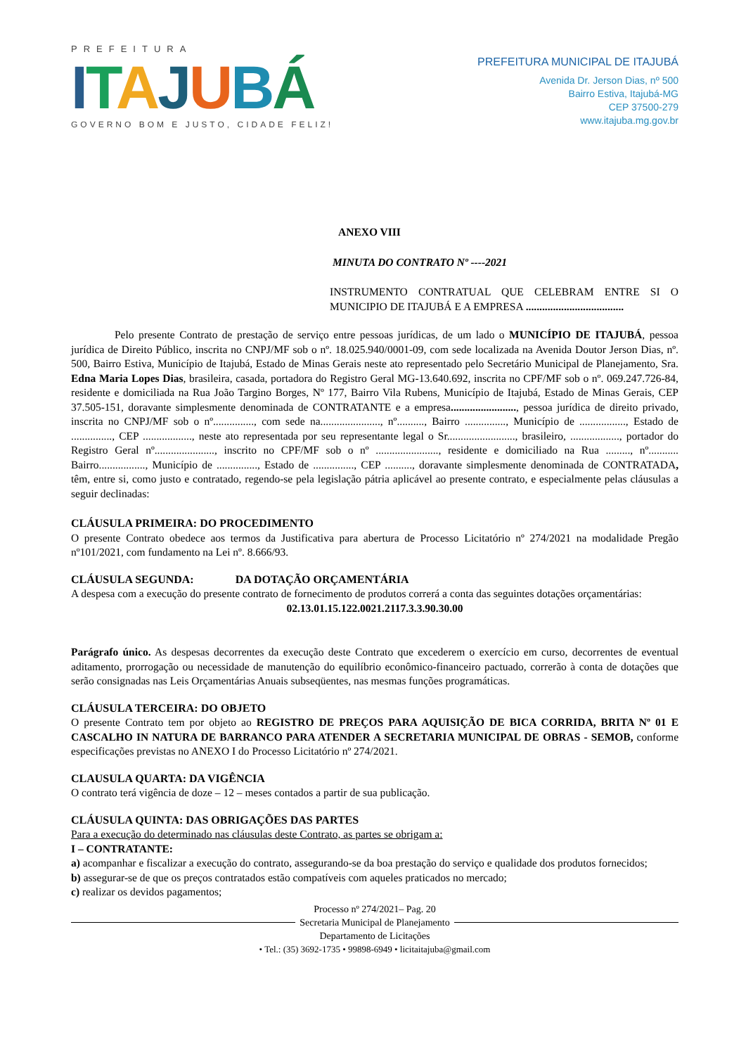PREFEITURA
ITAJUBÁ
GOVERNO BOM E JUSTO, CIDADE FELIZ!
PREFEITURA MUNICIPAL DE ITAJUBÁ
Avenida Dr. Jerson Dias, nº 500
Bairro Estiva, Itajubá-MG
CEP 37500-279
www.itajuba.mg.gov.br
ANEXO VIII
MINUTA DO CONTRATO Nº ----2021
INSTRUMENTO CONTRATUAL QUE CELEBRAM ENTRE SI O MUNICIPIO DE ITAJUBÁ E A EMPRESA ....................................
Pelo presente Contrato de prestação de serviço entre pessoas jurídicas, de um lado o MUNICÍPIO DE ITAJUBÁ, pessoa jurídica de Direito Público, inscrita no CNPJ/MF sob o nº. 18.025.940/0001-09, com sede localizada na Avenida Doutor Jerson Dias, nº. 500, Bairro Estiva, Município de Itajubá, Estado de Minas Gerais neste ato representado pelo Secretário Municipal de Planejamento, Sra. Edna Maria Lopes Dias, brasileira, casada, portadora do Registro Geral MG-13.640.692, inscrita no CPF/MF sob o nº. 069.247.726-84, residente e domiciliada na Rua João Targino Borges, Nº 177, Bairro Vila Rubens, Município de Itajubá, Estado de Minas Gerais, CEP 37.505-151, doravante simplesmente denominada de CONTRATANTE e a empresa........................, pessoa jurídica de direito privado, inscrita no CNPJ/MF sob o nº..............., com sede na......................, nº.........., Bairro ..............., Município de ................., Estado de ..............., CEP .................., neste ato representada por seu representante legal o Sr........................., brasileiro, .................., portador do Registro Geral nº......................, inscrito no CPF/MF sob o nº ......................., residente e domiciliado na Rua ........., nº........... Bairro................., Município de ..............., Estado de ..............., CEP .........., doravante simplesmente denominada de CONTRATADA, têm, entre si, como justo e contratado, regendo-se pela legislação pátria aplicável ao presente contrato, e especialmente pelas cláusulas a seguir declinadas:
CLÁUSULA PRIMEIRA: DO PROCEDIMENTO
O presente Contrato obedece aos termos da Justificativa para abertura de Processo Licitatório nº 274/2021 na modalidade Pregão nº101/2021, com fundamento na Lei nº. 8.666/93.
CLÁUSULA SEGUNDA: DA DOTAÇÃO ORÇAMENTÁRIA
A despesa com a execução do presente contrato de fornecimento de produtos correrá a conta das seguintes dotações orçamentárias:
02.13.01.15.122.0021.2117.3.3.90.30.00
Parágrafo único. As despesas decorrentes da execução deste Contrato que excederem o exercício em curso, decorrentes de eventual aditamento, prorrogação ou necessidade de manutenção do equilíbrio econômico-financeiro pactuado, correrão à conta de dotações que serão consignadas nas Leis Orçamentárias Anuais subseqüentes, nas mesmas funções programáticas.
CLÁUSULA TERCEIRA: DO OBJETO
O presente Contrato tem por objeto ao REGISTRO DE PREÇOS PARA AQUISIÇÃO DE BICA CORRIDA, BRITA Nº 01 E CASCALHO IN NATURA DE BARRANCO PARA ATENDER A SECRETARIA MUNICIPAL DE OBRAS - SEMOB, conforme especificações previstas no ANEXO I do Processo Licitatório nº 274/2021.
CLAUSULA QUARTA: DA VIGÊNCIA
O contrato terá vigência de doze – 12 – meses contados a partir de sua publicação.
CLÁUSULA QUINTA: DAS OBRIGAÇÕES DAS PARTES
Para a execução do determinado nas cláusulas deste Contrato, as partes se obrigam a:
I – CONTRATANTE:
a) acompanhar e fiscalizar a execução do contrato, assegurando-se da boa prestação do serviço e qualidade dos produtos fornecidos;
b) assegurar-se de que os preços contratados estão compatíveis com aqueles praticados no mercado;
c) realizar os devidos pagamentos;
Processo nº 274/2021– Pag. 20
Secretaria Municipal de Planejamento
Departamento de Licitações
• Tel.: (35) 3692-1735 • 99898-6949 • licitaitajuba@gmail.com